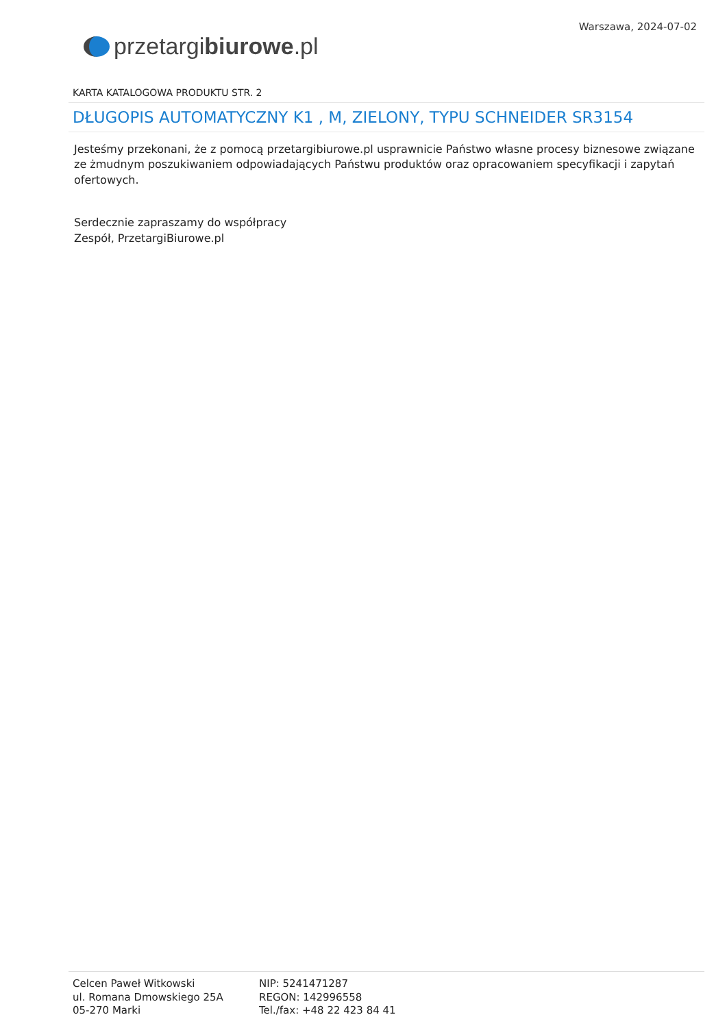przetargi biurowe.pl
Warszawa, 2024-07-02
KARTA KATALOGOWA PRODUKTU STR. 2
DŁUGOPIS AUTOMATYCZNY K1 , M, ZIELONY, TYPU SCHNEIDER SR3154
Jesteśmy przekonani, że z pomocą przetargibiurowe.pl usprawnicie Państwo własne procesy biznesowe związane ze żmudnym poszukiwaniem odpowiadających Państwu produktów oraz opracowaniem specyfikacji i zapytań ofertowych.
Serdecznie zapraszamy do współpracy
Zespół, PrzetargiBiurowe.pl
Celcen Paweł Witkowski
ul. Romana Dmowskiego 25A
05-270 Marki
NIP: 5241471287
REGON: 142996558
Tel./fax: +48 22 423 84 41